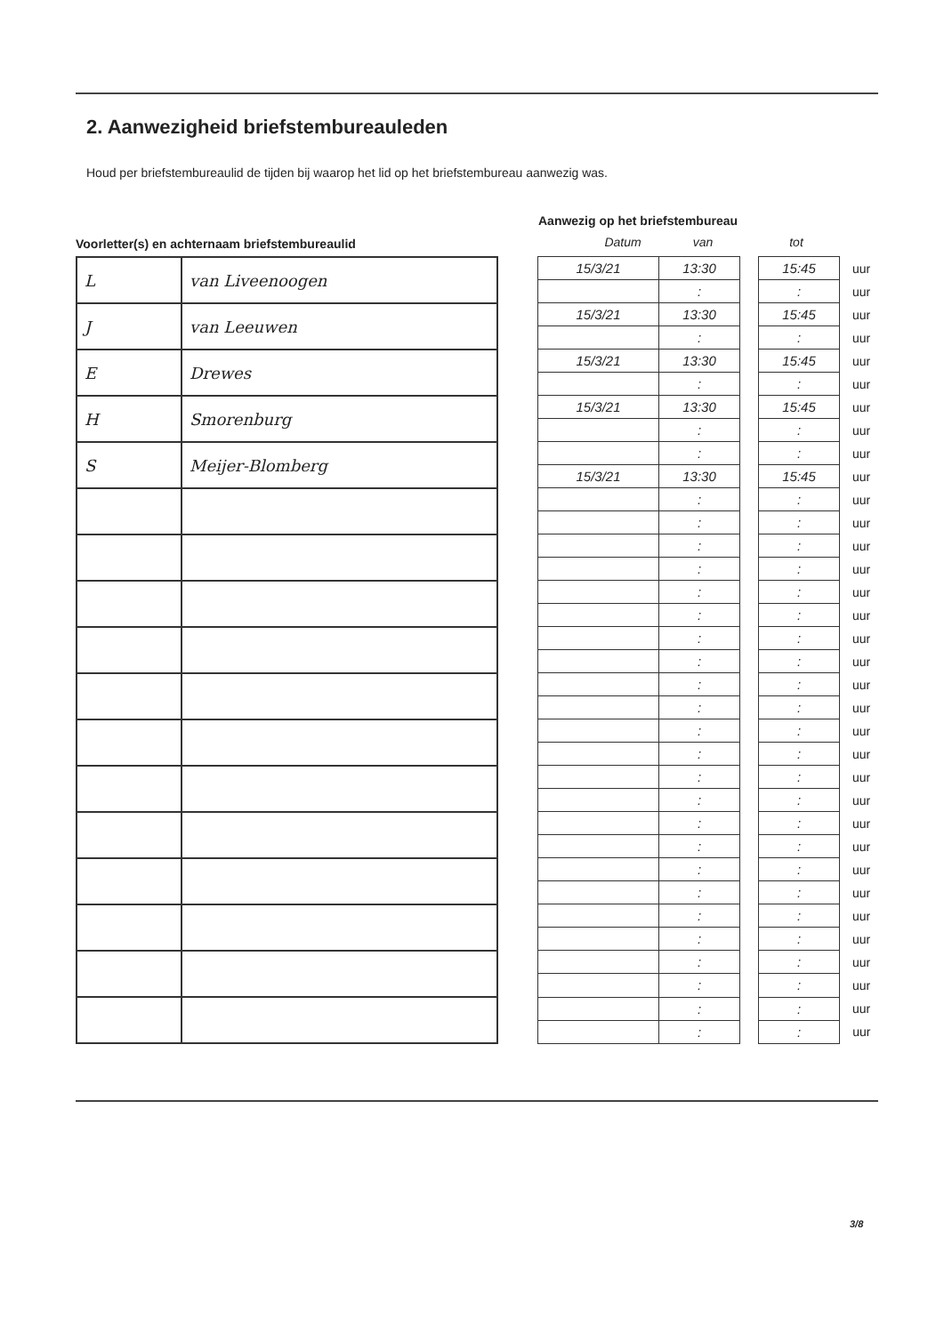2. Aanwezigheid briefstembureauleden
Houd per briefstembureaulid de tijden bij waarop het lid op het briefstembureau aanwezig was.
Voorletter(s) en achternaam briefstembureaulid
Aanwezig op het briefstembureau
Datum van tot
| L | van Liveenoogen |
| J | van Leeuwen |
| E | Drewes |
| H | Smorenburg |
| S | Meijer-Blomberg |
| 15/3/21 | 13:30 | | 15:45 | uur |
| | : | | : | uur |
| 15/3/21 | 13:30 | | 15:45 | uur |
| | : | | : | uur |
| 15/3/21 | 13:30 | | 15:45 | uur |
| | : | | : | uur |
| 15/3/21 | 13:30 | | 15:45 | uur |
| | : | | : | uur |
| | : | | : | uur |
| 15/3/21 | 13:30 | | 15:45 | uur |
| | : | | : | uur |
| | : | | : | uur |
| | : | | : | uur |
| | : | | : | uur |
| | : | | : | uur |
| | : | | : | uur |
| | : | | : | uur |
| | : | | : | uur |
| | : | | : | uur |
| | : | | : | uur |
| | : | | : | uur |
| | : | | : | uur |
| | : | | : | uur |
| | : | | : | uur |
| | : | | : | uur |
| | : | | : | uur |
| | : | | : | uur |
| | : | | : | uur |
| | : | | : | uur |
| | : | | : | uur |
| | : | | : | uur |
| | : | | : | uur |
| | : | | : | uur |
| | : | | : | uur |
3/8